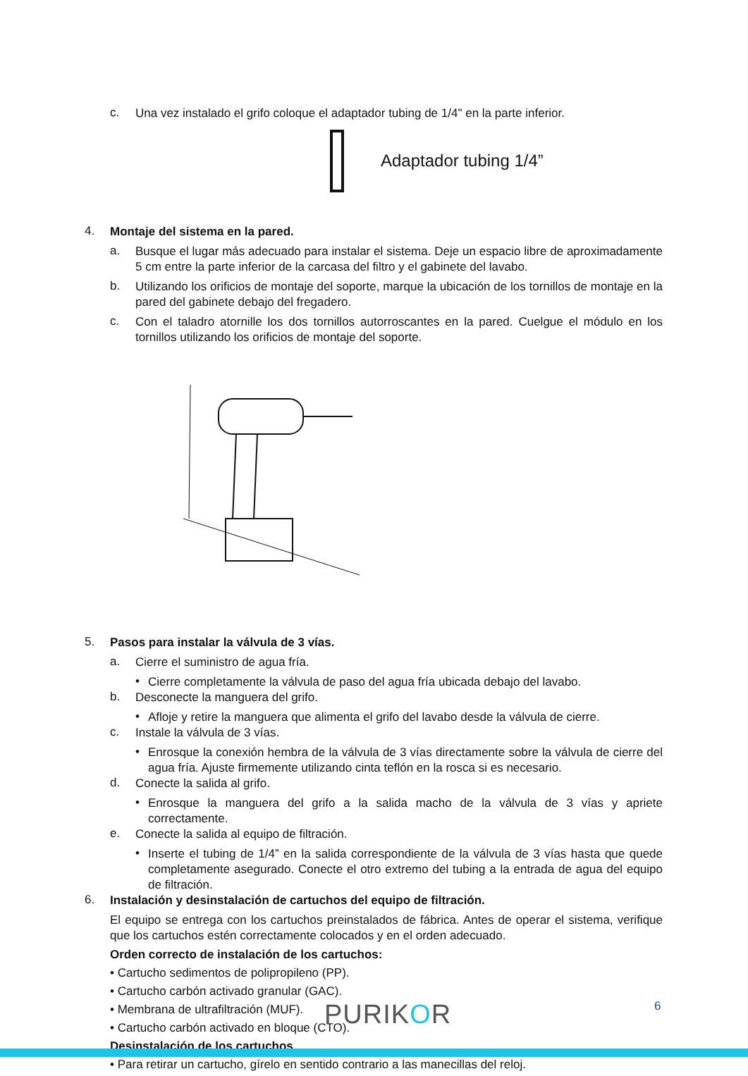c.
Una vez instalado el grifo coloque el adaptador tubing de 1/4" en la parte inferior.
Adaptador tubing 1/4”
4.
Montaje del sistema en la pared.
a.
Busque el lugar más adecuado para instalar el sistema. Deje un espacio libre de aproximadamente 5 cm entre la parte inferior de la carcasa del filtro y el gabinete del lavabo.
b.
Utilizando los orificios de montaje del soporte, marque la ubicación de los tornillos de montaje en la pared del gabinete debajo del fregadero.
c.
Con el taladro atornille los dos tornillos autorroscantes en la pared. Cuelgue el módulo en los tornillos utilizando los orificios de montaje del soporte.
5.
Pasos para instalar la válvula de 3 vías.
a.
Cierre el suministro de agua fría.
•
Cierre completamente la válvula de paso del agua fría ubicada debajo del lavabo.
b.
Desconecte la manguera del grifo.
•
Afloje y retire la manguera que alimenta el grifo del lavabo desde la válvula de cierre.
c.
Instale la válvula de 3 vías.
•
Enrosque la conexión hembra de la válvula de 3 vías directamente sobre la válvula de cierre del agua fría. Ajuste firmemente utilizando cinta teflón en la rosca si es necesario.
d.
Conecte la salida al grifo.
•
Enrosque la manguera del grifo a la salida macho de la válvula de 3 vías y apriete correctamente.
e.
Conecte la salida al equipo de filtración.
•
Inserte el tubing de 1/4” en la salida correspondiente de la válvula de 3 vías hasta que quede completamente asegurado. Conecte el otro extremo del tubing a la entrada de agua del equipo de filtración.
6.
Instalación y desinstalación de cartuchos del equipo de filtración.
El equipo se entrega con los cartuchos preinstalados de fábrica. Antes de operar el sistema, verifique que los cartuchos estén correctamente colocados y en el orden adecuado.
Orden correcto de instalación de los cartuchos:
• Cartucho sedimentos de polipropileno (PP).
• Cartucho carbón activado granular (GAC).
• Membrana de ultrafiltración (MUF).
• Cartucho carbón activado en bloque (CTO).
Desinstalación de los cartuchos
• Para retirar un cartucho, gírelo en sentido contrario a las manecillas del reloj.
PURIKOR 6